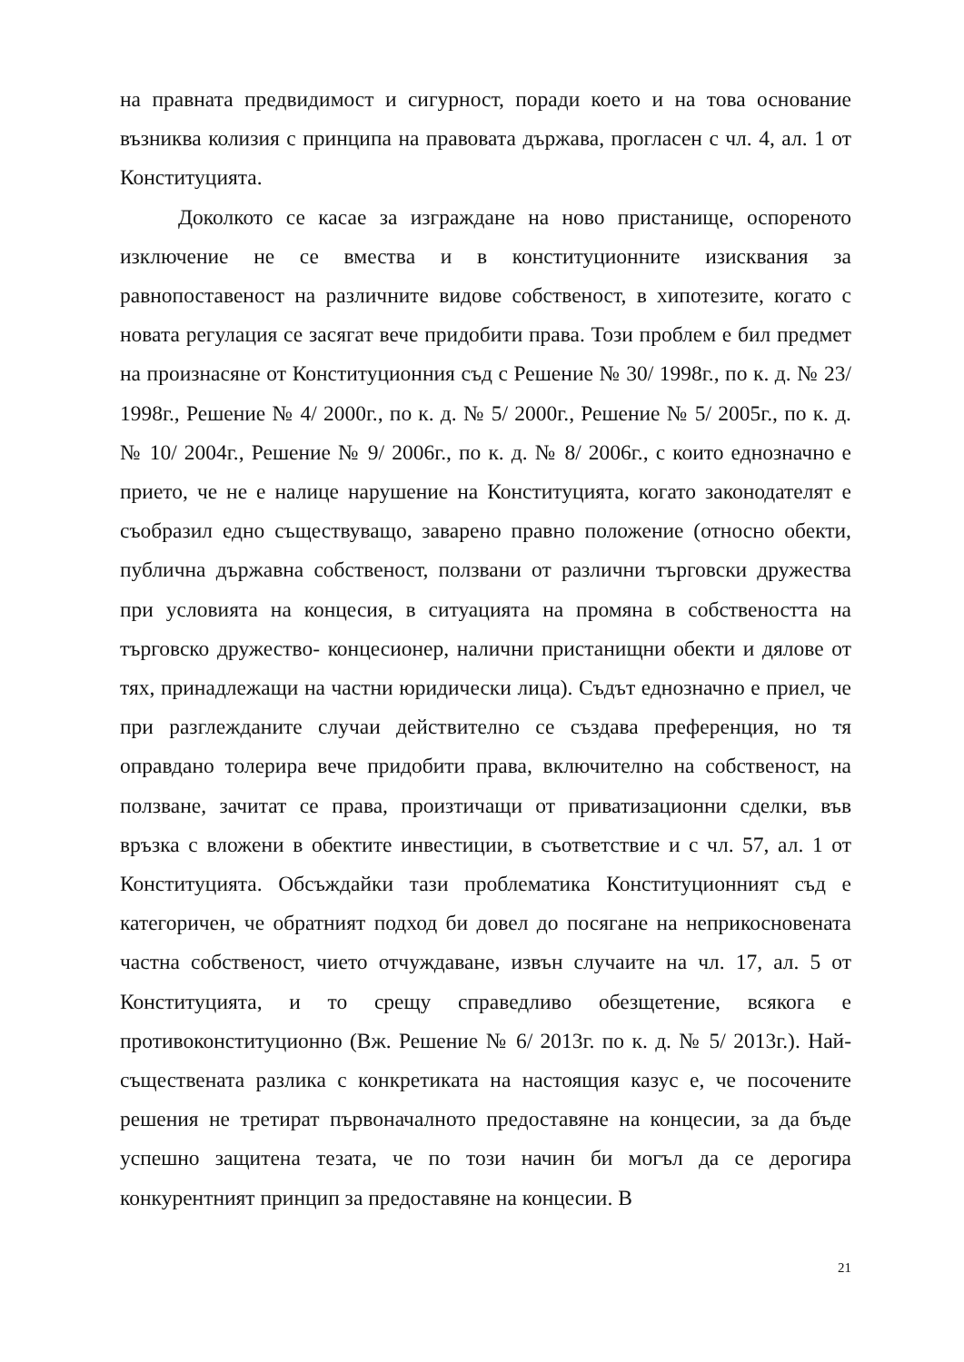на правната предвидимост и сигурност, поради което и на това основание възниква колизия с принципа на правовата държава, прогласен с чл. 4, ал. 1 от Конституцията.
Доколкото се касае за изграждане на ново пристанище, оспореното изключение не се вмества и в конституционните изисквания за равнопоставеност на различните видове собственост, в хипотезите, когато с новата регулация се засягат вече придобити права. Този проблем е бил предмет на произнасяне от Конституционния съд с Решение № 30/ 1998г., по к. д. № 23/ 1998г., Решение № 4/ 2000г., по к. д. № 5/ 2000г., Решение № 5/ 2005г., по к. д. № 10/ 2004г., Решение № 9/ 2006г., по к. д. № 8/ 2006г., с които еднозначно е прието, че не е налице нарушение на Конституцията, когато законодателят е съобразил едно съществуващо, заварено правно положение (относно обекти, публична държавна собственост, ползвани от различни търговски дружества при условията на концесия, в ситуацията на промяна в собствеността на търговско дружество- концесионер, налични пристанищни обекти и дялове от тях, принадлежащи на частни юридически лица). Съдът еднозначно е приел, че при разглежданите случаи действително се създава преференция, но тя оправдано толерира вече придобити права, включително на собственост, на ползване, зачитат се права, произтичащи от приватизационни сделки, във връзка с вложени в обектите инвестиции, в съответствие и с чл. 57, ал. 1 от Конституцията. Обсъждайки тази проблематика Конституционният съд е категоричен, че обратният подход би довел до посягане на неприкосновената частна собственост, чието отчуждаване, извън случаите на чл. 17, ал. 5 от Конституцията, и то срещу справедливо обезщетение, всякога е противоконституционно (Вж. Решение № 6/ 2013г. по к. д. № 5/ 2013г.). Най- съществената разлика с конкретиката на настоящия казус е, че посочените решения не третират първоначалното предоставяне на концесии, за да бъде успешно защитена тезата, че по този начин би могъл да се дерогира конкурентният принцип за предоставяне на концесии. В
21